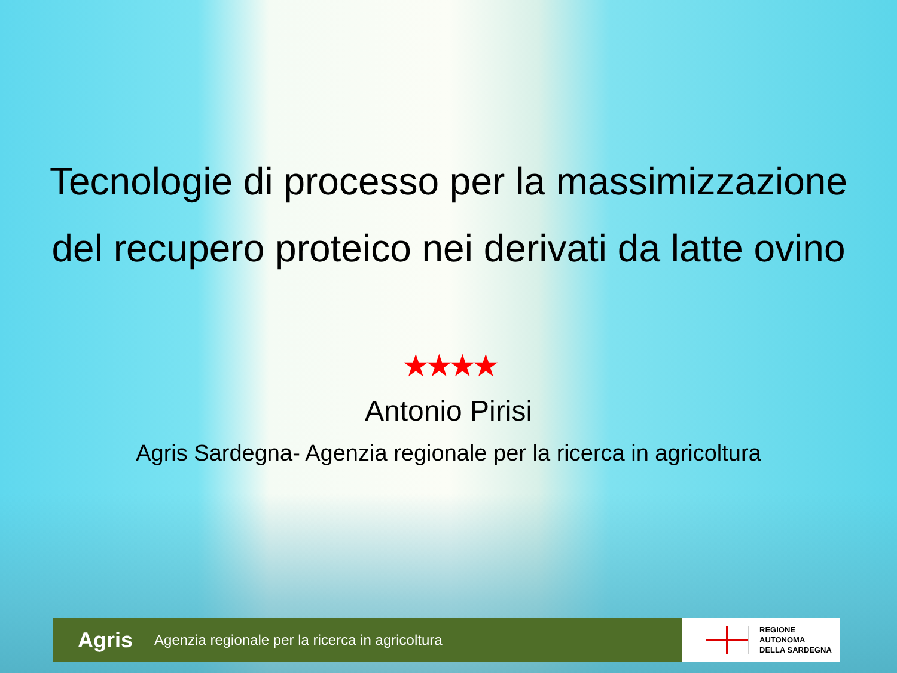Tecnologie di processo per la massimizzazione
del recupero proteico nei derivati da latte ovino
★★★★
Antonio Pirisi
Agris Sardegna- Agenzia regionale per la ricerca in agricoltura
Agris Agenzia regionale per la ricerca in agricoltura
REGIONE
AUTONOMA
DELLA SARDEGNA